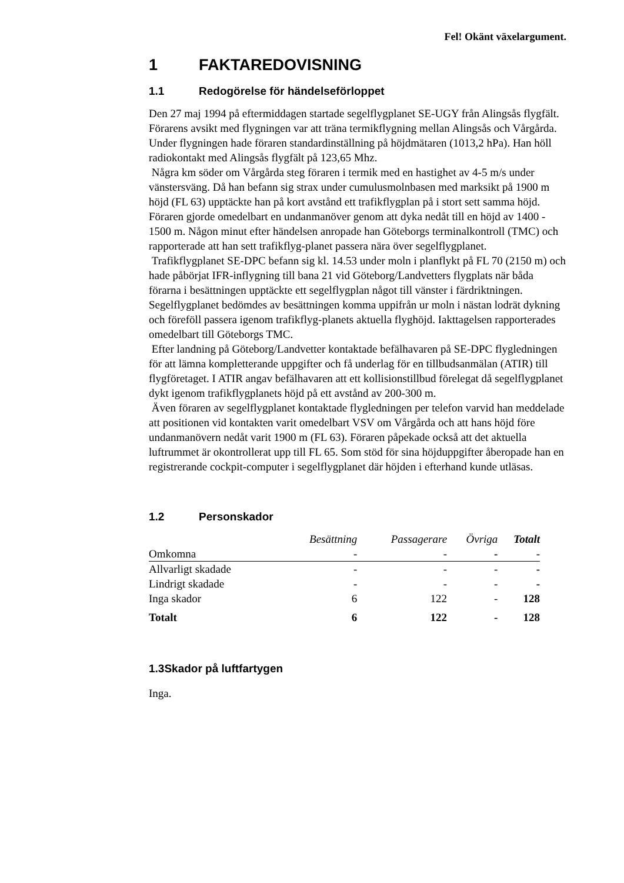Fel! Okänt växelargument.
1 FAKTAREDOVISNING
1.1 Redogörelse för händelseförloppet
Den 27 maj 1994 på eftermiddagen startade segelflygplanet SE-UGY från Alingsås flygfält. Förarens avsikt med flygningen var att träna termikflygning mellan Alingsås och Vårgårda. Under flygningen hade föraren standardinställning på höjdmätaren (1013,2 hPa). Han höll radiokontakt med Alingsås flygfält på 123,65 Mhz.
Några km söder om Vårgårda steg föraren i termik med en hastighet av 4-5 m/s under vänstersväng. Då han befann sig strax under cumulusmolnbasen med marksikt på 1900 m höjd (FL 63) upptäckte han på kort avstånd ett trafikflygplan på i stort sett samma höjd. Föraren gjorde omedelbart en undanmanöver genom att dyka nedåt till en höjd av 1400 - 1500 m. Någon minut efter händelsen anropade han Göteborgs terminalkontroll (TMC) och rapporterade att han sett trafikflyg-planet passera nära över segelflygplanet.
Trafikflygplanet SE-DPC befann sig kl. 14.53 under moln i planflykt på FL 70 (2150 m) och hade påbörjat IFR-inflygning till bana 21 vid Göteborg/Landvetters flygplats när båda förarna i besättningen upptäckte ett segelflygplan något till vänster i färdriktningen. Segelflygplanet bedömdes av besättningen komma uppifrån ur moln i nästan lodrät dykning och föreföll passera igenom trafikflyg-planets aktuella flyghöjd. Iakttagelsen rapporterades omedelbart till Göteborgs TMC.
Efter landning på Göteborg/Landvetter kontaktade befälhavaren på SE-DPC flygledningen för att lämna kompletterande uppgifter och få underlag för en tillbudsanmälan (ATIR) till flygföretaget. I ATIR angav befälhavaren att ett kollisionstillbud förelegat då segelflygplanet dykt igenom trafikflygplanets höjd på ett avstånd av 200-300 m.
Även föraren av segelflygplanet kontaktade flygledningen per telefon varvid han meddelade att positionen vid kontakten varit omedelbart VSV om Vårgårda och att hans höjd före undanmanövern nedåt varit 1900 m (FL 63). Föraren påpekade också att det aktuella luftrummet är okontrollerat upp till FL 65. Som stöd för sina höjduppgifter åberopade han en registrerande cockpit-computer i segelflygplanet där höjden i efterhand kunde utläsas.
1.2 Personskador
| | Besättning | Passagerare | Övriga | Totalt |
| --- | --- | --- | --- | --- |
| Omkomna | - | - | - | - |
| Allvarligt skadade | - | - | - | - |
| Lindrigt skadade | - | - | - | - |
| Inga skador | 6 | 122 | - | 128 |
| Totalt | 6 | 122 | - | 128 |
1.3Skador på luftfartygen
Inga.